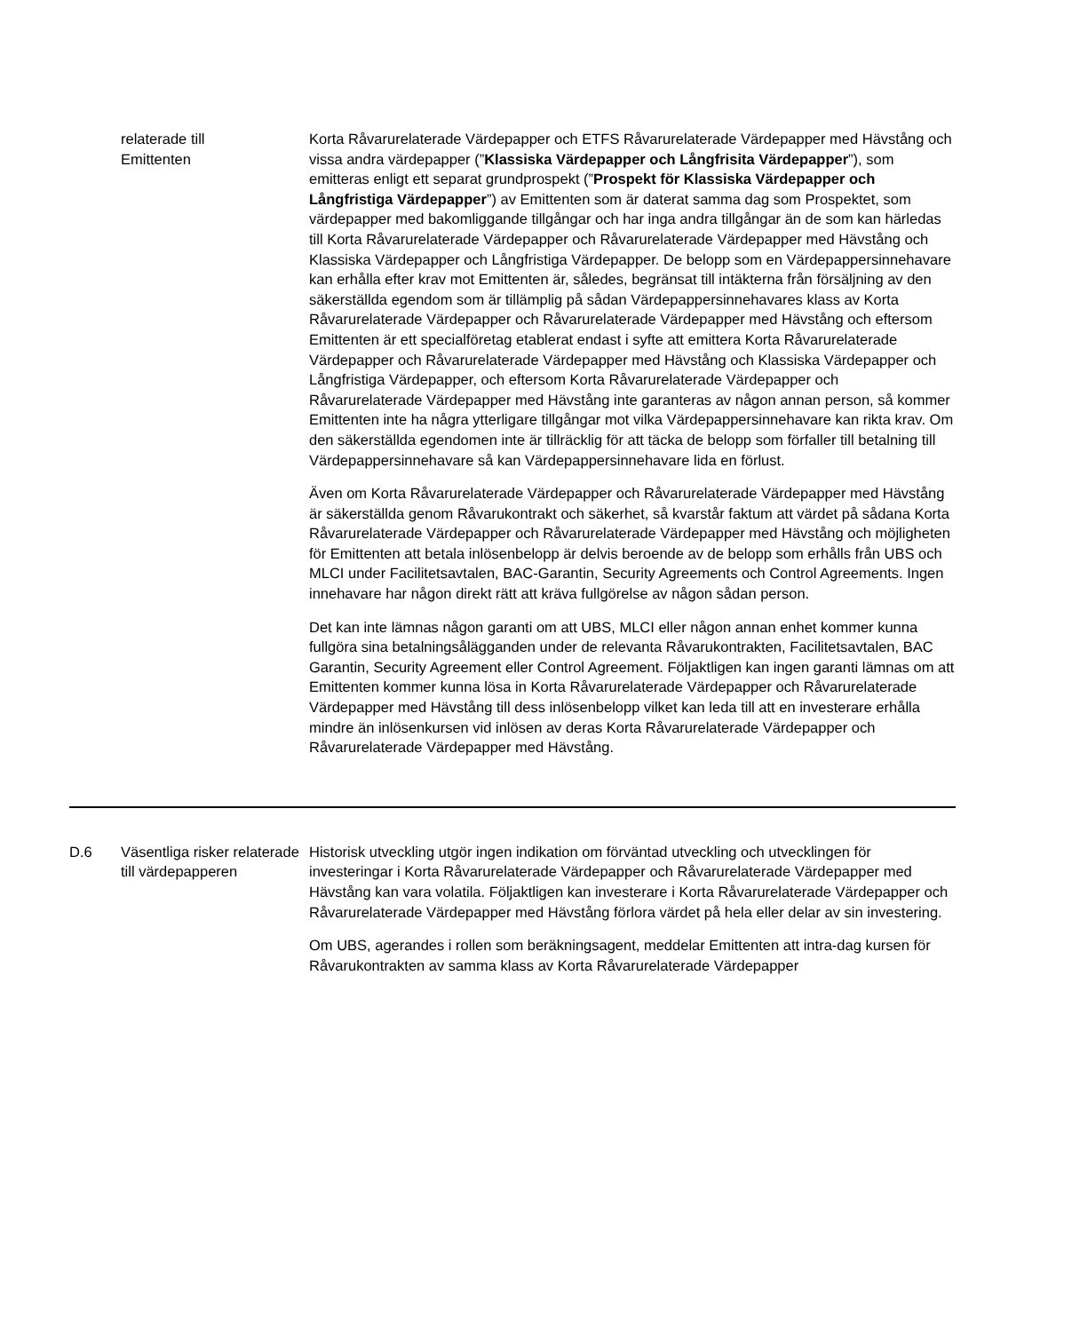| | relaterade till Emittenten | Korta Råvarurelaterade Värdepapper och ETFS Råvarurelaterade Värdepapper med Hävstång och vissa andra värdepapper (” Klassiska Värdepapper och Långfrisita Värdepapper ”), som emitteras enligt ett separat grundprospekt (” Prospekt för Klassiska Värdepapper och Långfristiga Värdepapper ”) av Emittenten som är daterat samma dag som Prospektet, som värdepapper med bakomliggande tillgångar och har inga andra tillgångar än de som kan härledas till Korta Råvarurelaterade Värdepapper och Råvarurelaterade Värdepapper med Hävstång och Klassiska Värdepapper och Långfristiga Värdepapper. De belopp som en Värdepappersinnehavare kan erhålla efter krav mot Emittenten är, således, begränsat till intäkterna från försäljning av den säkerställda egendom som är tillämplig på sådan Värdepappersinnehavares klass av Korta Råvarurelaterade Värdepapper och Råvarurelaterade Värdepapper med Hävstång och eftersom Emittenten är ett specialföretag etablerat endast i syfte att emittera Korta Råvarurelaterade Värdepapper och Råvarurelaterade Värdepapper med Hävstång och Klassiska Värdepapper och Långfristiga Värdepapper, och eftersom Korta Råvarurelaterade Värdepapper och Råvarurelaterade Värdepapper med Hävstång inte garanteras av någon annan person, så kommer Emittenten inte ha några ytterligare tillgångar mot vilka Värdepappersinnehavare kan rikta krav. Om den säkerställda egendomen inte är tillräcklig för att täcka de belopp som förfaller till betalning till Värdepappersinnehavare så kan Värdepappersinnehavare lida en förlust. Även om Korta Råvarurelaterade Värdepapper och Råvarurelaterade Värdepapper med Hävstång är säkerställda genom Råvarukontrakt och säkerhet, så kvarstår faktum att värdet på sådana Korta Råvarurelaterade Värdepapper och Råvarurelaterade Värdepapper med Hävstång och möjligheten för Emittenten att betala inlösenbelopp är delvis beroende av de belopp som erhålls från UBS och MLCI under Facilitetsavtalen, BAC-Garantin, Security Agreements och Control Agreements. Ingen innehavare har någon direkt rätt att kräva fullgörelse av någon sådan person. Det kan inte lämnas någon garanti om att UBS, MLCI eller någon annan enhet kommer kunna fullgöra sina betalningsålägganden under de relevanta Råvarukontrakten, Facilitetsavtalen, BAC Garantin, Security Agreement eller Control Agreement. Följaktligen kan ingen garanti lämnas om att Emittenten kommer kunna lösa in Korta Råvarurelaterade Värdepapper och Råvarurelaterade Värdepapper med Hävstång till dess inlösenbelopp vilket kan leda till att en investerare erhålla mindre än inlösenkursen vid inlösen av deras Korta Råvarurelaterade Värdepapper och Råvarurelaterade Värdepapper med Hävstång. |
| D.6 | Väsentliga risker relaterade till värdepapperen | Historisk utveckling utgör ingen indikation om förväntad utveckling och utvecklingen för investeringar i Korta Råvarurelaterade Värdepapper och Råvarurelaterade Värdepapper med Hävstång kan vara volatila. Följaktligen kan investerare i Korta Råvarurelaterade Värdepapper och Råvarurelaterade Värdepapper med Hävstång förlora värdet på hela eller delar av sin investering. Om UBS, agerandes i rollen som beräkningsagent, meddelar Emittenten att intra-dag kursen för Råvarukontrakten av samma klass av Korta Råvarurelaterade Värdepapper |